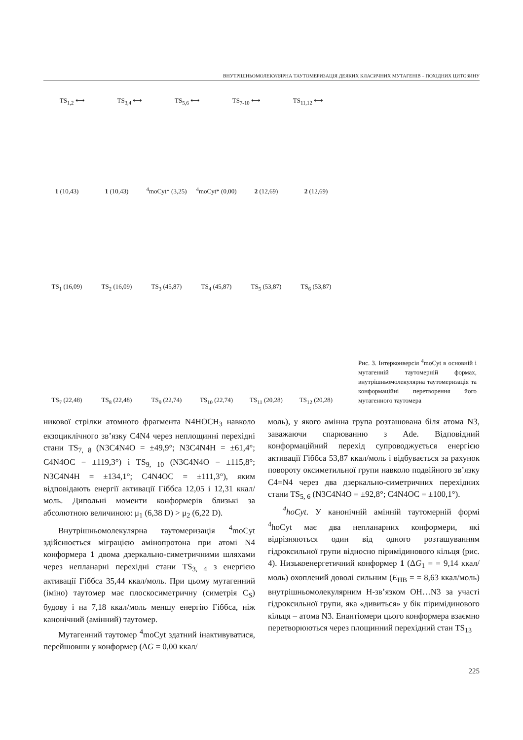ВНУТРІШНЬОМОЛЕКУЛЯРНА ТАУТОМЕРИЗАЦІЯ ДЕЯКИХ КЛАСИЧНИХ МУТАГЕНІВ – ПОХІДНИХ ЦИТОЗИНУ
1 (10,43)
1 (10,43)
<sup>4</sup> moCyt* (3,25)
<sup>4</sup> moCyt* (0,00)
2 (12,69)
2 (12,69)
TS<sub>1,2</sub> ⟷ TS<sub>3,4</sub> ⟷ TS<sub>5,6</sub> ⟷ TS<sub>7-10</sub> ⟷ TS<sub>11,12</sub> ⟷
TS<sub>1</sub> (16,09)
TS<sub>2</sub> (16,09)
TS<sub>3</sub> (45,87)
TS<sub>4</sub> (45,87)
TS<sub>5</sub> (53,87)
TS<sub>6</sub> (53,87)
TS<sub>7</sub> (22,48)
TS<sub>8</sub> (22,48)
TS<sub>9</sub> (22,74)
TS<sub>10</sub> (22,74)
TS<sub>11</sub> (20,28)
TS<sub>12</sub> (20,28)
Рис. 3. Інтерконверсія <sup>4</sup>moCyt в основній і мутагенній таутомерній формах, внутрішньомолекулярна таутомеризація та конформаційні перетворення його мутагенного таутомера
никової стрілки атомного фрагмента N4HOCH<sub>3</sub> навколо екзоциклічного зв’язку C4N4 через неплощинні перехідні стани TS<sub>7, 8</sub> (N3C4N4O = ±49,9°; N3C4N4H = ±61,4°; C4N4OC = ±119,3°) і TS<sub>9, 10</sub> (N3C4N4O = ±115,8°; N3C4N4H = ±134,1°; C4N4OC = ±111,3°), яким відповідають енергії активації Гіббса 12,05 і 12,31 ккал/моль. Дипольні моменти конформерів близькі за абсолютною величиною: μ<sub>1</sub> (6,38 D) > μ<sub>2</sub> (6,22 D).
Внутрішньомолекулярна таутомеризація <sup>4</sup>moCyt здійснюється міграцією амінопротона при атомі N4 конформера 1 двома дзеркально-симетричними шляхами через непланарні перехідні стани TS<sub>3, 4</sub> з енергією активації Гіббса 35,44 ккал/моль. При цьому мутагенний (іміно) таутомер має плоскосиметричну (симетрія C<sub>S</sub>) будову і на 7,18 ккал/моль меншу енергію Гіббса, ніж канонічний (амінний) таутомер.
Мутагенний таутомер <sup>4</sup>moCyt здатний інактивуватися, перейшовши у конформер (ΔG = 0,00 ккал/
моль), у якого амінна група розташована біля атома N3, заважаючи спарюванню з Ade. Відповідний конформаційний перехід супроводжується енергією активації Гіббса 53,87 ккал/моль і відбувається за рахунок повороту оксиметильної групи навколо подвійного зв’язку C4=N4 через два дзеркально-симетричних перехідних стани TS<sub>5, 6</sub> (N3C4N4O = ±92,8°; C4N4OC = ±100,1°).
<sup>4</sup> hoCyt. У канонічній амінній таутомерній формі <sup>4</sup>hoCyt має два непланарних конформери, які відрізняються один від одного розташуванням гідроксильної групи відносно піримідинового кільця (рис. 4). Низькоенергетичний конформер 1 (ΔG<sub>1</sub> = = 9,14 ккал/моль) охоплений доволі сильним (E<sub>HB</sub> = = 8,63 ккал/моль) внутрішньомолекулярним H-зв’язком OH…N3 за участі гідроксильної групи, яка «дивиться» у бік піримідинового кільця – атома N3. Енантіомери цього конформера взаємно перетворюються через площинний перехідний стан TS<sub>13</sub>
225